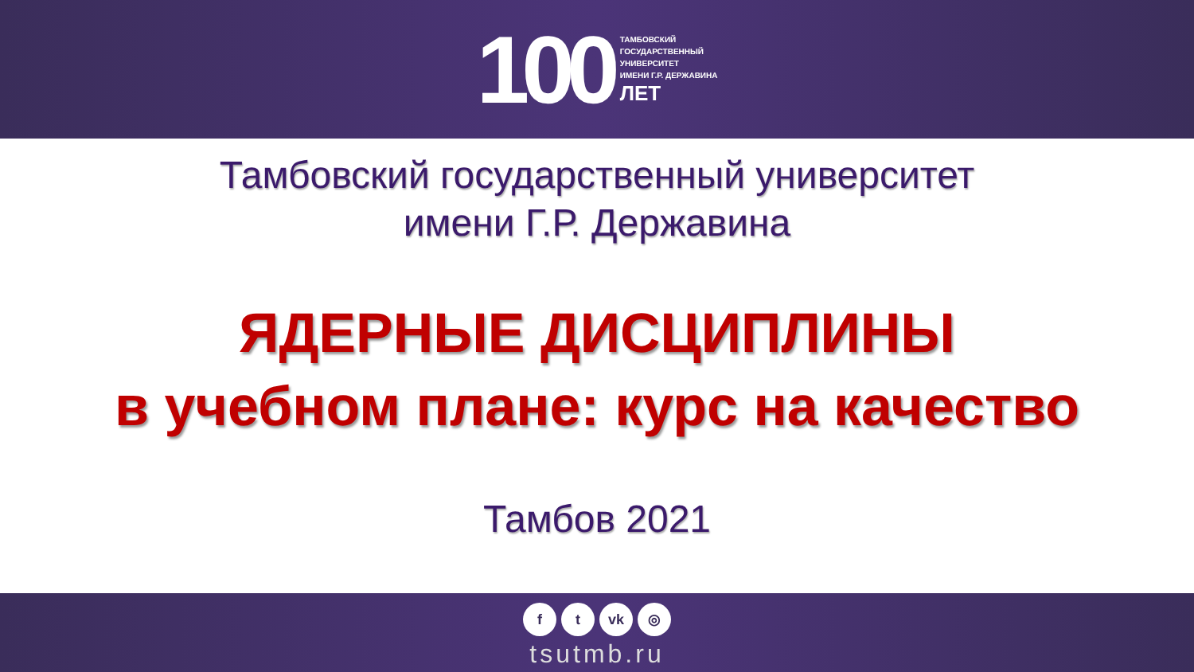100
ТАМБОВСКИЙ
ГОСУДАРСТВЕННЫЙ
УНИВЕРСИТЕТ
ИМЕНИ Г.Р. ДЕРЖАВИНА
ЛЕТ
Тамбовский государственный университет
имени Г.Р. Державина
ЯДЕРНЫЕ ДИСЦИПЛИНЫ
в учебном плане: курс на качество
Тамбов 2021
ft vk ◎
tsutmb.ru